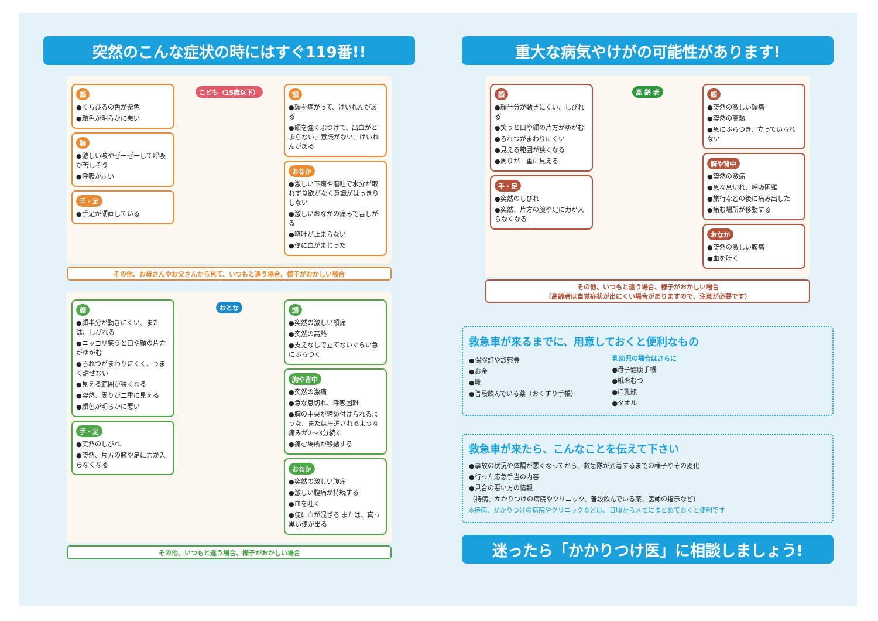突然のこんな症状の時にはすぐ119番!!
顔
●くちびるの色が紫色
●顔色が明らかに悪い
胸
●激しい咳やゼーゼーして呼吸が苦しそう
●呼吸が弱い
手・足
●手足が硬直している
こども（15歳以下）
頭
●頭を痛がって、けいれんがある
●頭を強くぶつけて、出血がとまらない、意識がない、けいれんがある
おなか
●激しい下痢や嘔吐で水分が取れず食欲がなく意識がはっきりしない
●激しいおなかの痛みで苦しがる
●嘔吐が止まらない
●便に血がまじった
その他、お母さんやお父さんから見て、いつもと違う場合、様子がおかしい場合
顔
●顔半分が動きにくい、または、しびれる
●ニッコリ笑うと口や顔の片方がゆがむ
●ろれつがまわりにくく、うまく話せない
●見える範囲が狭くなる
●突然、周りが二重に見える
●顔色が明らかに悪い
手・足
●突然のしびれ
●突然、片方の腕や足に力が入らなくなる
おとな
頭
●突然の激しい頭痛
●突然の高熱
●支えなしで立てないぐらい急にふらつく
胸や背中
●突然の激痛
●急な息切れ、呼吸困難
●胸の中央が締め付けられるような、または圧迫されるような痛みが2～3分続く
●痛む場所が移動する
おなか
●突然の激しい腹痛
●激しい腹痛が持続する
●血を吐く
●便に血が混ざる または、真っ黒い便が出る
その他、いつもと違う場合、様子がおかしい場合
重大な病気やけがの可能性があります!
顔
●顔半分が動きにくい、しびれる
●笑うと口や顔の片方がゆがむ
●ろれつがまわりにくい
●見える範囲が狭くなる
●周りが二重に見える
手・足
●突然のしびれ
●突然、片方の腕や足に力が入らなくなる
高 齢 者
頭
●突然の激しい頭痛
●突然の高熱
●急にふらつき、立っていられない
胸や背中
●突然の激痛
●急な息切れ、呼吸困難
●旅行などの後に痛み出した
●痛む場所が移動する
おなか
●突然の激しい腹痛
●血を吐く
その他、いつもと違う場合、様子がおかしい場合
（高齢者は自覚症状が出にくい場合がありますので、注意が必要です）
救急車が来るまでに、用意しておくと便利なもの
●保険証や診察券
●お金
●靴
●普段飲んでいる薬（おくすり手帳）
乳幼児の場合はさらに
●母子健康手帳
●紙おむつ
●ほ乳瓶
●タオル
救急車が来たら、こんなことを伝えて下さい
●事故の状況や体調が悪くなってから、救急隊が到着するまでの様子やその変化
●行った応急手当の内容
●具合の悪い方の情報
（持病、かかりつけの病院やクリニック、普段飲んでいる薬、医師の指示など）
※持病、かかりつけの病院やクリニックなどは、日頃からメモにまとめておくと便利です
迷ったら「かかりつけ医」に相談しましょう!